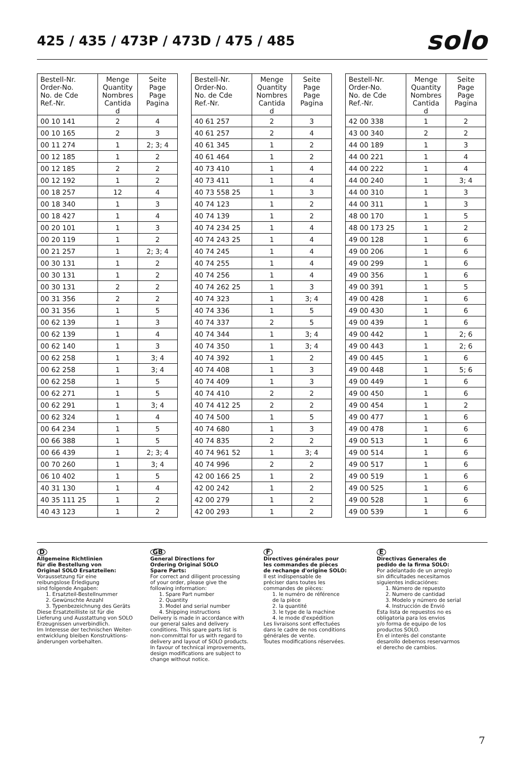425 / 435 / 473P / 473D / 475 / 485
solo
| Bestell-Nr. Order-No. No. de Cde Ref.-Nr. | Menge Quantity Nombres Cantida d | Seite Page Page Pagina |
| --- | --- | --- |
| 00 10 141 | 2 | 4 |
| 00 10 165 | 2 | 3 |
| 00 11 274 | 1 | 2; 3; 4 |
| 00 12 185 | 1 | 2 |
| 00 12 185 | 2 | 2 |
| 00 12 192 | 1 | 2 |
| 00 18 257 | 12 | 4 |
| 00 18 340 | 1 | 3 |
| 00 18 427 | 1 | 4 |
| 00 20 101 | 1 | 3 |
| 00 20 119 | 1 | 2 |
| 00 21 257 | 1 | 2; 3; 4 |
| 00 30 131 | 1 | 2 |
| 00 30 131 | 1 | 2 |
| 00 30 131 | 2 | 2 |
| 00 31 356 | 2 | 2 |
| 00 31 356 | 1 | 5 |
| 00 62 139 | 1 | 3 |
| 00 62 139 | 1 | 4 |
| 00 62 140 | 1 | 3 |
| 00 62 258 | 1 | 3; 4 |
| 00 62 258 | 1 | 3; 4 |
| 00 62 258 | 1 | 5 |
| 00 62 271 | 1 | 5 |
| 00 62 291 | 1 | 3; 4 |
| 00 62 324 | 1 | 4 |
| 00 64 234 | 1 | 5 |
| 00 66 388 | 1 | 5 |
| 00 66 439 | 1 | 2; 3; 4 |
| 00 70 260 | 1 | 3; 4 |
| 06 10 402 | 1 | 5 |
| 40 31 130 | 1 | 4 |
| 40 35 111 25 | 1 | 2 |
| 40 43 123 | 1 | 2 |
| Bestell-Nr. Order-No. No. de Cde Ref.-Nr. | Menge Quantity Nombres Cantida d | Seite Page Page Pagina |
| --- | --- | --- |
| 40 61 257 | 2 | 3 |
| 40 61 257 | 2 | 4 |
| 40 61 345 | 1 | 2 |
| 40 61 464 | 1 | 2 |
| 40 73 410 | 1 | 4 |
| 40 73 411 | 1 | 4 |
| 40 73 558 25 | 1 | 3 |
| 40 74 123 | 1 | 2 |
| 40 74 139 | 1 | 2 |
| 40 74 234 25 | 1 | 4 |
| 40 74 243 25 | 1 | 4 |
| 40 74 245 | 1 | 4 |
| 40 74 255 | 1 | 4 |
| 40 74 256 | 1 | 4 |
| 40 74 262 25 | 1 | 3 |
| 40 74 323 | 1 | 3; 4 |
| 40 74 336 | 1 | 5 |
| 40 74 337 | 2 | 5 |
| 40 74 344 | 1 | 3; 4 |
| 40 74 350 | 1 | 3; 4 |
| 40 74 392 | 1 | 2 |
| 40 74 408 | 1 | 3 |
| 40 74 409 | 1 | 3 |
| 40 74 410 | 2 | 2 |
| 40 74 412 25 | 2 | 2 |
| 40 74 500 | 1 | 5 |
| 40 74 680 | 1 | 3 |
| 40 74 835 | 2 | 2 |
| 40 74 961 52 | 1 | 3; 4 |
| 40 74 996 | 2 | 2 |
| 42 00 166 25 | 1 | 2 |
| 42 00 242 | 1 | 2 |
| 42 00 279 | 1 | 2 |
| 42 00 293 | 1 | 2 |
| Bestell-Nr. Order-No. No. de Cde Ref.-Nr. | Menge Quantity Nombres Cantida d | Seite Page Page Pagina |
| --- | --- | --- |
| 42 00 338 | 1 | 2 |
| 43 00 340 | 2 | 2 |
| 44 00 189 | 1 | 3 |
| 44 00 221 | 1 | 4 |
| 44 00 222 | 1 | 4 |
| 44 00 240 | 1 | 3; 4 |
| 44 00 310 | 1 | 3 |
| 44 00 311 | 1 | 3 |
| 48 00 170 | 1 | 5 |
| 48 00 173 25 | 1 | 2 |
| 49 00 128 | 1 | 6 |
| 49 00 206 | 1 | 6 |
| 49 00 299 | 1 | 6 |
| 49 00 356 | 1 | 6 |
| 49 00 391 | 1 | 5 |
| 49 00 428 | 1 | 6 |
| 49 00 430 | 1 | 6 |
| 49 00 439 | 1 | 6 |
| 49 00 442 | 1 | 2; 6 |
| 49 00 443 | 1 | 2; 6 |
| 49 00 445 | 1 | 6 |
| 49 00 448 | 1 | 5; 6 |
| 49 00 449 | 1 | 6 |
| 49 00 450 | 1 | 6 |
| 49 00 454 | 1 | 2 |
| 49 00 477 | 1 | 6 |
| 49 00 478 | 1 | 6 |
| 49 00 513 | 1 | 6 |
| 49 00 514 | 1 | 6 |
| 49 00 517 | 1 | 6 |
| 49 00 519 | 1 | 6 |
| 49 00 525 | 1 | 6 |
| 49 00 528 | 1 | 6 |
| 49 00 539 | 1 | 6 |
D
Allgemeine Richtlinien
für die Bestellung von
Original SOLO Ersatzteilen:
Voraussetzung für eine
reibungslose Erledigung
sind folgende Angaben:
1. Ersatzteil-Bestellnummer
2. Gewünschte Anzahl
3. Typenbezeichnung des Geräts
Diese Ersatzteilliste ist für die
Lieferung und Ausstattung von SOLO
Erzeugnissen unverbindlich.
Im Interesse der technischen Weiter-
entwicklung bleiben Konstruktions-
änderungen vorbehalten.
GB
General Directions for
Ordering Original SOLO
Spare Parts:
For correct and diligent processing
of your order, please give the
following information:
1. Spare Part number
2. Quantity
3. Model and serial number
4. Shipping instructions
Delivery is made in accordance with
our general sales and delivery
conditions. This spare parts list is
non-committal for us with regard to
delivery and layout of SOLO products.
In favour of technical improvements,
design modifications are subject to
change without notice.
F
Directives générales pour
les commandes de pièces
de rechange d'origine SOLO:
Il est indispensable de
préciser dans toutes les
commandes de pièces:
1. le numéro de référence
de la pièce
2. la quantité
3. le type de la machine
4. le mode d'expédition
Les livraisons sont effectuées
dans le cadre de nos conditions
générales de vente.
Toutes modifications réservées.
E
Directivas Generales de
pedido de la firma SOLO:
Por adelantado de un arreglo
sin dificultades necesitamos
siguientes indicaciónes:
1. Número de repuesto
2. Numero de cantidad
3. Modelo y número de serial
4. Instrucción de Envió
Esta lista de repuestos no es
obligatoria para los envios
y/o forma de equipo de los
productos SOLO.
En el interés del constante
desarollo debemos reservarmos
el derecho de cambios.
7